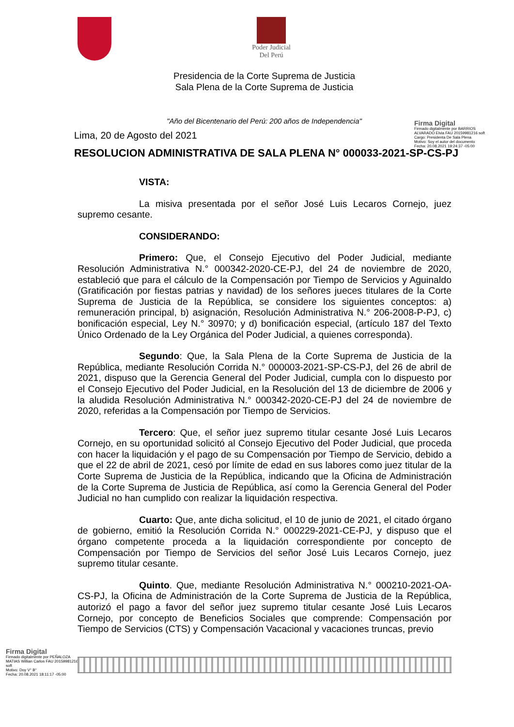Poder Judicial
Del Perú
Presidencia de la Corte Suprema de Justicia
Sala Plena de la Corte Suprema de Justicia
"Año del Bicentenario del Perú: 200 años de Independencia"
Firma Digital
Firmado digitalmente por BARRIOS ALVARADO Elvia FAU 20159981216 soft
Cargo: Presidenta De Sala Plena
Motivo: Soy el autor del documento
Fecha: 20.08.2021 19:24:37 -05:00
Lima, 20 de Agosto del 2021
RESOLUCION ADMINISTRATIVA DE SALA PLENA N° 000033-2021-SP-CS-PJ
VISTA:
La misiva presentada por el señor José Luis Lecaros Cornejo, juez supremo cesante.
CONSIDERANDO:
Primero: Que, el Consejo Ejecutivo del Poder Judicial, mediante Resolución Administrativa N.° 000342-2020-CE-PJ, del 24 de noviembre de 2020, estableció que para el cálculo de la Compensación por Tiempo de Servicios y Aguinaldo (Gratificación por fiestas patrias y navidad) de los señores jueces titulares de la Corte Suprema de Justicia de la República, se considere los siguientes conceptos: a) remuneración principal, b) asignación, Resolución Administrativa N.° 206-2008-P-PJ, c) bonificación especial, Ley N.° 30970; y d) bonificación especial, (artículo 187 del Texto Único Ordenado de la Ley Orgánica del Poder Judicial, a quienes corresponda).
Segundo: Que, la Sala Plena de la Corte Suprema de Justicia de la República, mediante Resolución Corrida N.° 000003-2021-SP-CS-PJ, del 26 de abril de 2021, dispuso que la Gerencia General del Poder Judicial, cumpla con lo dispuesto por el Consejo Ejecutivo del Poder Judicial, en la Resolución del 13 de diciembre de 2006 y la aludida Resolución Administrativa N.° 000342-2020-CE-PJ del 24 de noviembre de 2020, referidas a la Compensación por Tiempo de Servicios.
Tercero: Que, el señor juez supremo titular cesante José Luis Lecaros Cornejo, en su oportunidad solicitó al Consejo Ejecutivo del Poder Judicial, que proceda con hacer la liquidación y el pago de su Compensación por Tiempo de Servicio, debido a que el 22 de abril de 2021, cesó por límite de edad en sus labores como juez titular de la Corte Suprema de Justicia de la República, indicando que la Oficina de Administración de la Corte Suprema de Justicia de República, así como la Gerencia General del Poder Judicial no han cumplido con realizar la liquidación respectiva.
Cuarto: Que, ante dicha solicitud, el 10 de junio de 2021, el citado órgano de gobierno, emitió la Resolución Corrida N.° 000229-2021-CE-PJ, y dispuso que el órgano competente proceda a la liquidación correspondiente por concepto de Compensación por Tiempo de Servicios del señor José Luis Lecaros Cornejo, juez supremo titular cesante.
Quinto. Que, mediante Resolución Administrativa N.° 000210-2021-OA-CS-PJ, la Oficina de Administración de la Corte Suprema de Justicia de la República, autorizó el pago a favor del señor juez supremo titular cesante José Luis Lecaros Cornejo, por concepto de Beneficios Sociales que comprende: Compensación por Tiempo de Servicios (CTS) y Compensación Vacacional y vacaciones truncas, previo
Firma Digital
Firmado digitalmente por PEÑALOZA MATIAS Willian Carlos FAU 20159981216 soft
Motivo: Doy V° B°
Fecha: 20.08.2021 18:11:17 -05:00